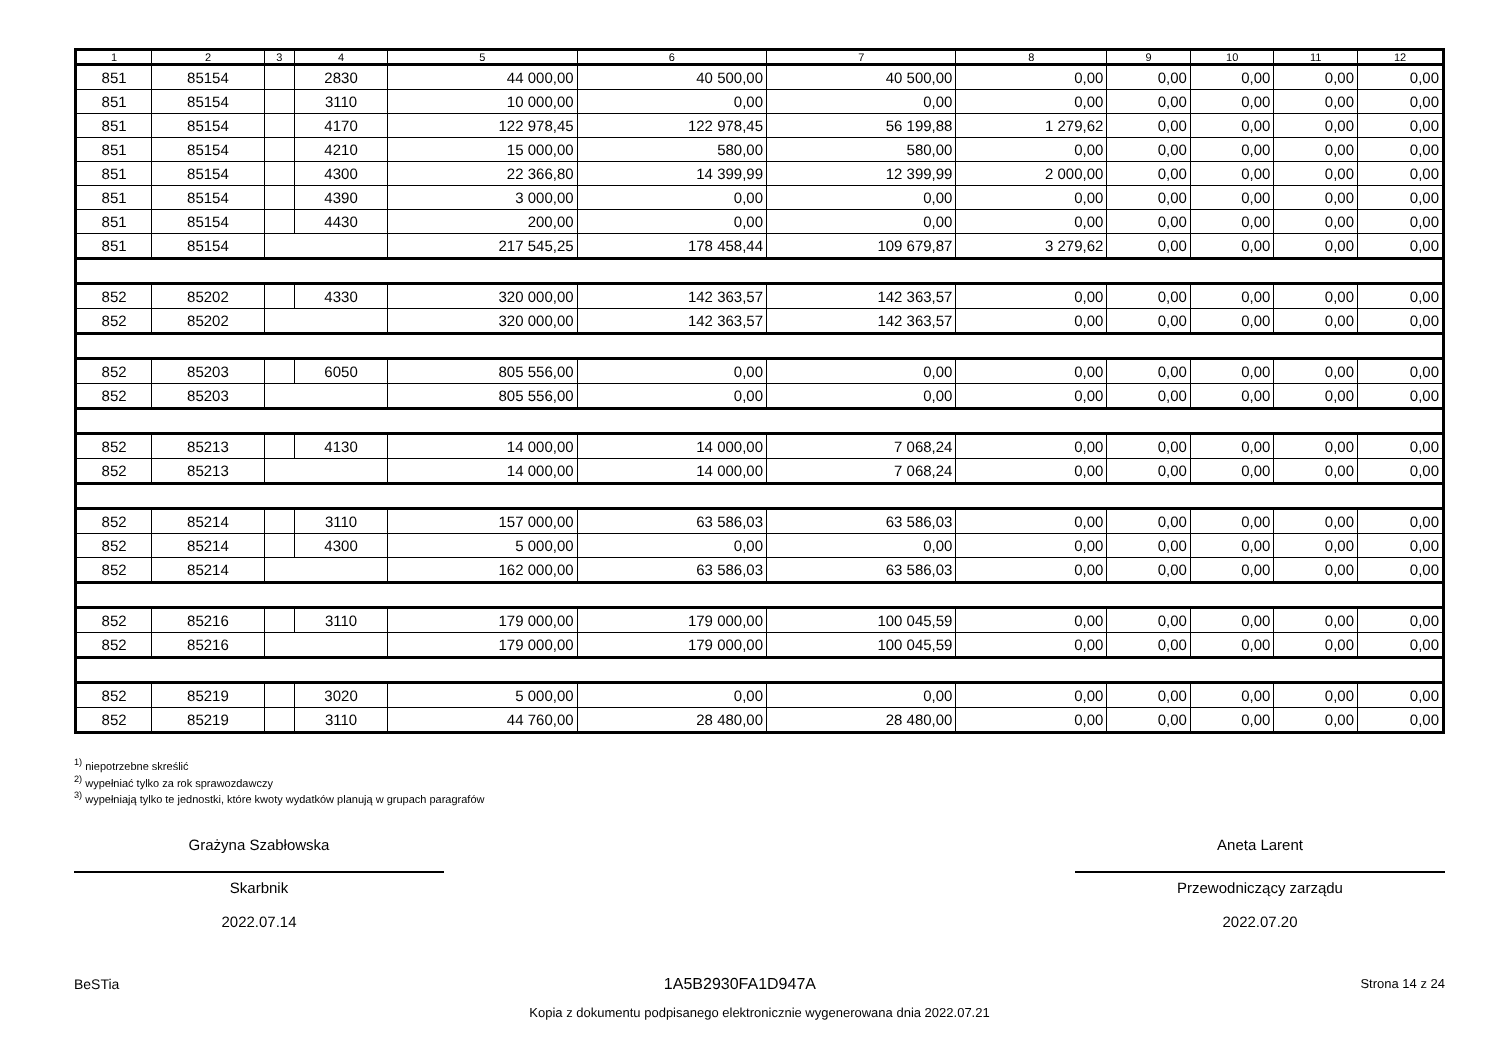| 1 | 2 | 3 | 4 | 5 | 6 | 7 | 8 | 9 | 10 | 11 | 12 |
| --- | --- | --- | --- | --- | --- | --- | --- | --- | --- | --- | --- |
| 851 | 85154 | | 2830 | 44 000,00 | 40 500,00 | 40 500,00 | 0,00 | 0,00 | 0,00 | 0,00 | 0,00 |
| 851 | 85154 | | 3110 | 10 000,00 | 0,00 | 0,00 | 0,00 | 0,00 | 0,00 | 0,00 | 0,00 |
| 851 | 85154 | | 4170 | 122 978,45 | 122 978,45 | 56 199,88 | 1 279,62 | 0,00 | 0,00 | 0,00 | 0,00 |
| 851 | 85154 | | 4210 | 15 000,00 | 580,00 | 580,00 | 0,00 | 0,00 | 0,00 | 0,00 | 0,00 |
| 851 | 85154 | | 4300 | 22 366,80 | 14 399,99 | 12 399,99 | 2 000,00 | 0,00 | 0,00 | 0,00 | 0,00 |
| 851 | 85154 | | 4390 | 3 000,00 | 0,00 | 0,00 | 0,00 | 0,00 | 0,00 | 0,00 | 0,00 |
| 851 | 85154 | | 4430 | 200,00 | 0,00 | 0,00 | 0,00 | 0,00 | 0,00 | 0,00 | 0,00 |
| 851 | 85154 | | | 217 545,25 | 178 458,44 | 109 679,87 | 3 279,62 | 0,00 | 0,00 | 0,00 | 0,00 |
| 852 | 85202 | | 4330 | 320 000,00 | 142 363,57 | 142 363,57 | 0,00 | 0,00 | 0,00 | 0,00 | 0,00 |
| 852 | 85202 | | | 320 000,00 | 142 363,57 | 142 363,57 | 0,00 | 0,00 | 0,00 | 0,00 | 0,00 |
| 852 | 85203 | | 6050 | 805 556,00 | 0,00 | 0,00 | 0,00 | 0,00 | 0,00 | 0,00 | 0,00 |
| 852 | 85203 | | | 805 556,00 | 0,00 | 0,00 | 0,00 | 0,00 | 0,00 | 0,00 | 0,00 |
| 852 | 85213 | | 4130 | 14 000,00 | 14 000,00 | 7 068,24 | 0,00 | 0,00 | 0,00 | 0,00 | 0,00 |
| 852 | 85213 | | | 14 000,00 | 14 000,00 | 7 068,24 | 0,00 | 0,00 | 0,00 | 0,00 | 0,00 |
| 852 | 85214 | | 3110 | 157 000,00 | 63 586,03 | 63 586,03 | 0,00 | 0,00 | 0,00 | 0,00 | 0,00 |
| 852 | 85214 | | 4300 | 5 000,00 | 0,00 | 0,00 | 0,00 | 0,00 | 0,00 | 0,00 | 0,00 |
| 852 | 85214 | | | 162 000,00 | 63 586,03 | 63 586,03 | 0,00 | 0,00 | 0,00 | 0,00 | 0,00 |
| 852 | 85216 | | 3110 | 179 000,00 | 179 000,00 | 100 045,59 | 0,00 | 0,00 | 0,00 | 0,00 | 0,00 |
| 852 | 85216 | | | 179 000,00 | 179 000,00 | 100 045,59 | 0,00 | 0,00 | 0,00 | 0,00 | 0,00 |
| 852 | 85219 | | 3020 | 5 000,00 | 0,00 | 0,00 | 0,00 | 0,00 | 0,00 | 0,00 | 0,00 |
| 852 | 85219 | | 3110 | 44 760,00 | 28 480,00 | 28 480,00 | 0,00 | 0,00 | 0,00 | 0,00 | 0,00 |
<sup>1)</sup> niepotrzebne skreślić
<sup>2)</sup> wypełniać tylko za rok sprawozdawczy
<sup>3)</sup> wypełniają tylko te jednostki, które kwoty wydatków planują w grupach paragrafów
Grażyna Szabłowska
Skarbnik
2022.07.14
Aneta Larent
Przewodniczący zarządu
2022.07.20
BeSTia 1A5B2930FA1D947A Strona 14 z 24
Kopia z dokumentu podpisanego elektronicznie wygenerowana dnia 2022.07.21